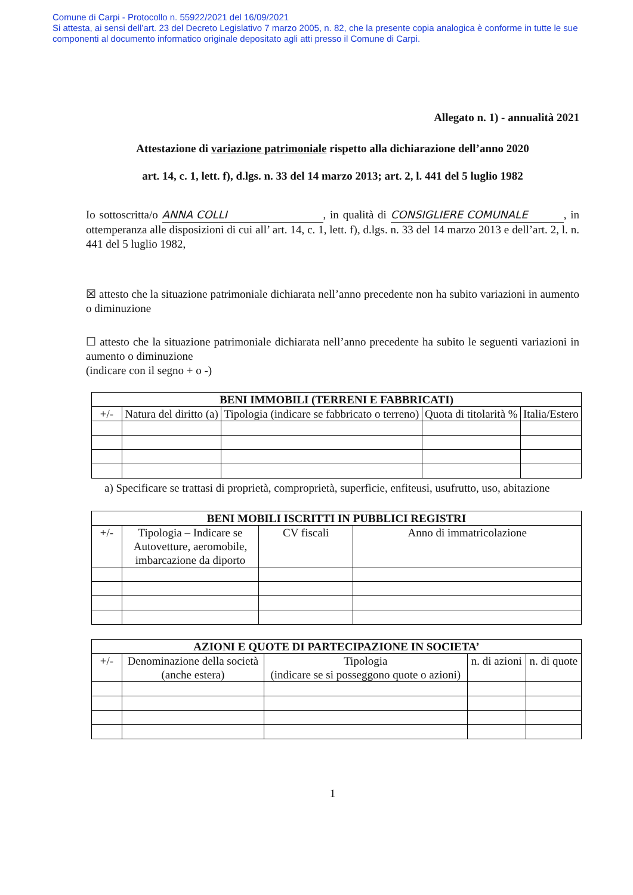Comune di Carpi - Protocollo n. 55922/2021 del 16/09/2021
Si attesta, ai sensi dell’art. 23 del Decreto Legislativo 7 marzo 2005, n. 82, che la presente copia analogica è conforme in tutte le sue componenti al documento informatico originale depositato agli atti presso il Comune di Carpi.
Allegato n. 1) - annualità 2021
Attestazione di variazione patrimoniale rispetto alla dichiarazione dell’anno 2020
art. 14, c. 1, lett. f), d.lgs. n. 33 del 14 marzo 2013; art. 2, l. 441 del 5 luglio 1982
Io sottoscritta/o ANNA COLLI, in qualità di CONSIGLIERE COMUNALE, in ottemperanza alle disposizioni di cui all’ art. 14, c. 1, lett. f), d.lgs. n. 33 del 14 marzo 2013 e dell’art. 2, l. n. 441 del 5 luglio 1982,
☒ attesto che la situazione patrimoniale dichiarata nell’anno precedente non ha subito variazioni in aumento o diminuzione
☐ attesto che la situazione patrimoniale dichiarata nell’anno precedente ha subito le seguenti variazioni in aumento o diminuzione
(indicare con il segno + o -)
| BENI IMMOBILI (TERRENI E FABBRICATI) | | | | |
| --- | --- | --- | --- | --- |
| +/- | Natura del diritto (a) | Tipologia (indicare se fabbricato o terreno) | Quota di titolarità % | Italia/Estero |
a) Specificare se trattasi di proprietà, comproprietà, superficie, enfiteusi, usufrutto, uso, abitazione
| BENI MOBILI ISCRITTI IN PUBBLICI REGISTRI | | | |
| --- | --- | --- | --- |
| +/- | Tipologia – Indicare se Autovetture, aeromobile, imbarcazione da diporto | CV fiscali | Anno di immatricolazione |
| AZIONI E QUOTE DI PARTECIPAZIONE IN SOCIETA’ | | | | |
| --- | --- | --- | --- | --- |
| +/- | Denominazione della società (anche estera) | Tipologia (indicare se si posseggono quote o azioni) | n. di azioni | n. di quote |
1